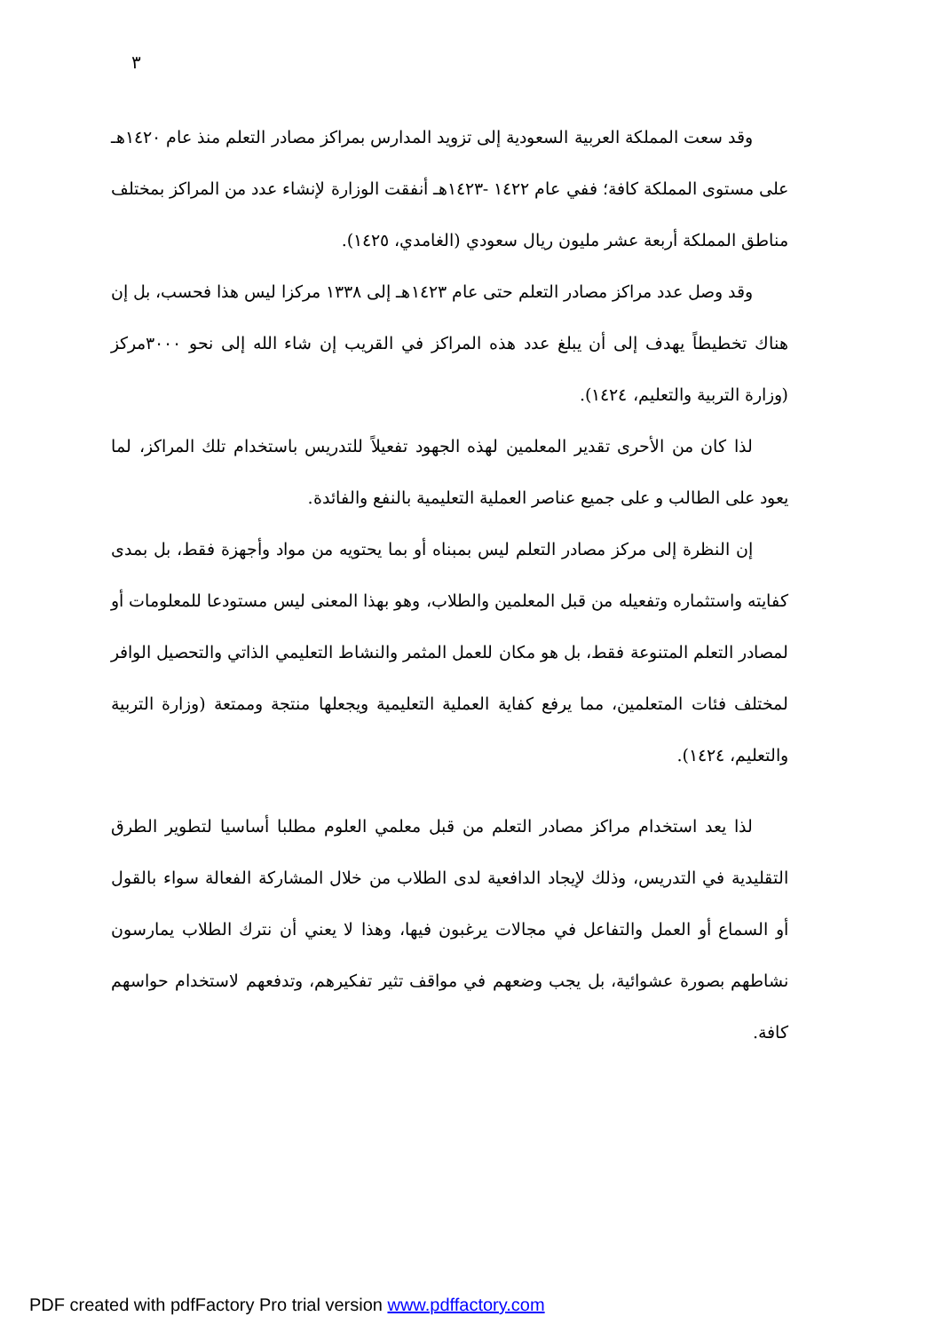٣
وقد سعت المملكة العربية السعودية إلى تزويد المدارس بمراكز مصادر التعلم منذ عام ١٤٢٠هـ على مستوى المملكة كافة؛ ففي عام ١٤٢٢ -١٤٢٣هـ أنفقت الوزارة لإنشاء عدد من المراكز بمختلف مناطق المملكة أربعة عشر مليون ريال سعودي (الغامدي، ١٤٢٥).
وقد وصل عدد مراكز مصادر التعلم حتى عام ١٤٢٣هـ إلى ١٣٣٨ مركزا ليس هذا فحسب، بل إن هناك تخطيطاً يهدف إلى أن يبلغ عدد هذه المراكز في القريب إن شاء الله إلى نحو ٣٠٠٠مركز (وزارة التربية والتعليم، ١٤٢٤).
لذا كان من الأحرى تقدير المعلمين لهذه الجهود تفعيلاً للتدريس باستخدام تلك المراكز، لما يعود على الطالب و على جميع عناصر العملية التعليمية بالنفع والفائدة.
إن النظرة إلى مركز مصادر التعلم ليس بمبناه أو بما يحتويه من مواد وأجهزة فقط، بل بمدى كفايته واستثماره وتفعيله من قبل المعلمين والطلاب، وهو بهذا المعنى ليس مستودعا للمعلومات أو لمصادر التعلم المتنوعة فقط، بل هو مكان للعمل المثمر والنشاط التعليمي الذاتي والتحصيل الوافر لمختلف فئات المتعلمين، مما يرفع كفاية العملية التعليمية ويجعلها منتجة وممتعة (وزارة التربية والتعليم، ١٤٢٤).
لذا يعد استخدام مراكز مصادر التعلم من قبل معلمي العلوم مطلبا أساسيا لتطوير الطرق التقليدية في التدريس، وذلك لإيجاد الدافعية لدى الطلاب من خلال المشاركة الفعالة سواء بالقول أو السماع أو العمل والتفاعل في مجالات يرغبون فيها، وهذا لا يعني أن نترك الطلاب يمارسون نشاطهم بصورة عشوائية، بل يجب وضعهم في مواقف تثير تفكيرهم، وتدفعهم لاستخدام حواسهم كافة.
PDF created with pdfFactory Pro trial version www.pdffactory.com